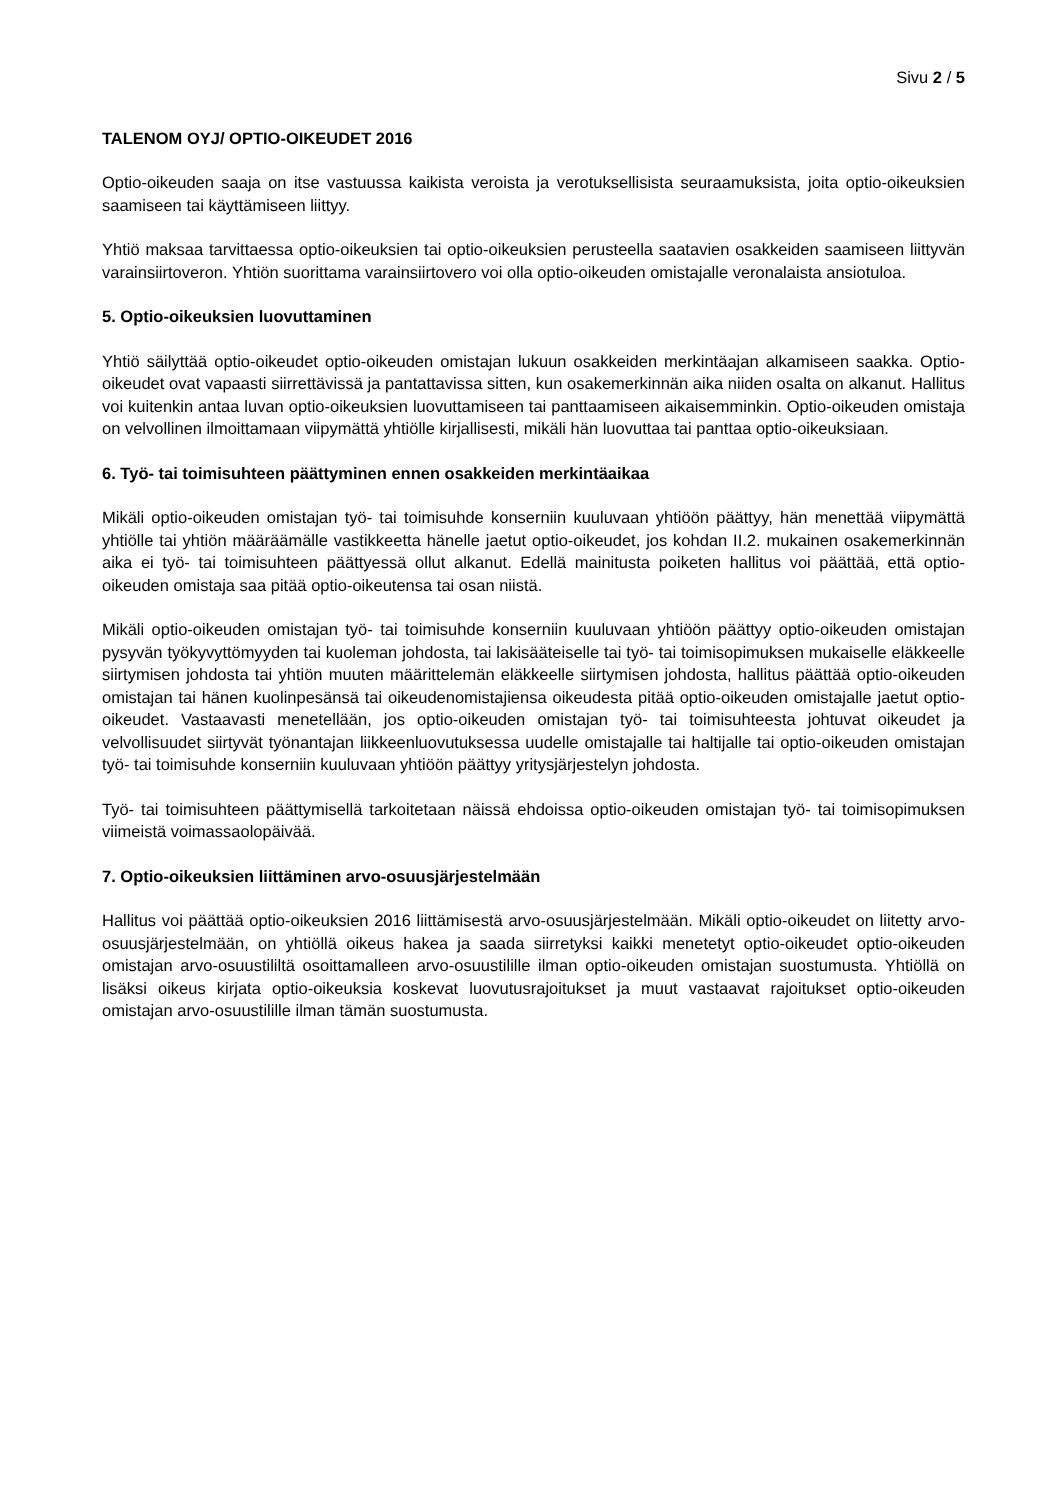Sivu 2 / 5
TALENOM OYJ/ OPTIO-OIKEUDET 2016
Optio-oikeuden saaja on itse vastuussa kaikista veroista ja verotuksellisista seuraamuksista, joita optio-oikeuksien saamiseen tai käyttämiseen liittyy.
Yhtiö maksaa tarvittaessa optio-oikeuksien tai optio-oikeuksien perusteella saatavien osakkeiden saamiseen liittyvän varainsiirtoveron. Yhtiön suorittama varainsiirtovero voi olla optio-oikeuden omistajalle veronalaista ansiotuloa.
5. Optio-oikeuksien luovuttaminen
Yhtiö säilyttää optio-oikeudet optio-oikeuden omistajan lukuun osakkeiden merkintäajan alkamiseen saakka. Optio-oikeudet ovat vapaasti siirrettävissä ja pantattavissa sitten, kun osakemerkinnän aika niiden osalta on alkanut. Hallitus voi kuitenkin antaa luvan optio-oikeuksien luovuttamiseen tai panttaamiseen aikaisemminkin. Optio-oikeuden omistaja on velvollinen ilmoittamaan viipymättä yhtiölle kirjallisesti, mikäli hän luovuttaa tai panttaa optio-oikeuksiaan.
6. Työ- tai toimisuhteen päättyminen ennen osakkeiden merkintäaikaa
Mikäli optio-oikeuden omistajan työ- tai toimisuhde konserniin kuuluvaan yhtiöön päättyy, hän menettää viipymättä yhtiölle tai yhtiön määräämälle vastikkeetta hänelle jaetut optio-oikeudet, jos kohdan II.2. mukainen osakemerkinnän aika ei työ- tai toimisuhteen päättyessä ollut alkanut. Edellä mainitusta poiketen hallitus voi päättää, että optio-oikeuden omistaja saa pitää optio-oikeutensa tai osan niistä.
Mikäli optio-oikeuden omistajan työ- tai toimisuhde konserniin kuuluvaan yhtiöön päättyy optio-oikeuden omistajan pysyvän työkyvyttömyyden tai kuoleman johdosta, tai lakisääteiselle tai työ- tai toimisopimuksen mukaiselle eläkkeelle siirtymisen johdosta tai yhtiön muuten määrittelemän eläkkeelle siirtymisen johdosta, hallitus päättää optio-oikeuden omistajan tai hänen kuolinpesänsä tai oikeudenomistajiensa oikeudesta pitää optio-oikeuden omistajalle jaetut optio-oikeudet. Vastaavasti menetellään, jos optio-oikeuden omistajan työ- tai toimisuhteesta johtuvat oikeudet ja velvollisuudet siirtyvät työnantajan liikkeenluovutuksessa uudelle omistajalle tai haltijalle tai optio-oikeuden omistajan työ- tai toimisuhde konserniin kuuluvaan yhtiöön päättyy yritysjärjestelyn johdosta.
Työ- tai toimisuhteen päättymisellä tarkoitetaan näissä ehdoissa optio-oikeuden omistajan työ- tai toimisopimuksen viimeistä voimassaolopäivää.
7. Optio-oikeuksien liittäminen arvo-osuusjärjestelmään
Hallitus voi päättää optio-oikeuksien 2016 liittämisestä arvo-osuusjärjestelmään. Mikäli optio-oikeudet on liitetty arvo-osuusjärjestelmään, on yhtiöllä oikeus hakea ja saada siirretyksi kaikki menetetyt optio-oikeudet optio-oikeuden omistajan arvo-osuustililtä osoittamalleen arvo-osuustilille ilman optio-oikeuden omistajan suostumusta. Yhtiöllä on lisäksi oikeus kirjata optio-oikeuksia koskevat luovutusrajoitukset ja muut vastaavat rajoitukset optio-oikeuden omistajan arvo-osuustilille ilman tämän suostumusta.